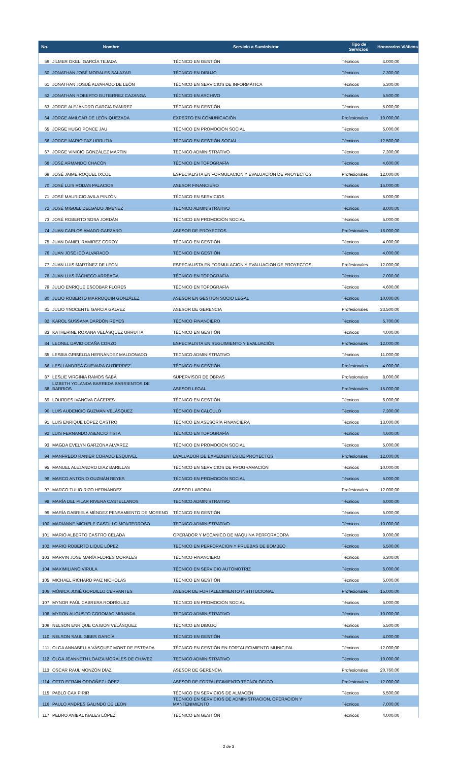| No. | Nombre | Servicio a Suministrar | Tipo de Servicios | Honorarios | Viáticos |
| --- | --- | --- | --- | --- | --- |
| 59 | JILMER OKELÍ GARCÍA TEJADA | TÉCNICO EN GESTIÓN | Técnicos | 4.000,00 | |
| 60 | JONATHAN JOSÉ MORALES SALAZAR | TÉCNICO EN DIBUJO | Técnicos | 7.300,00 | |
| 61 | JONATHAN JOSUÉ ALVARADO DE LEÓN | TÉCNICO EN SERVICIOS DE INFORMÁTICA | Técnicos | 5.300,00 | |
| 62 | JONATHAN ROBERTO GUTIERREZ CAZANGA | TÉCNICO EN ARCHIVO | Técnicos | 5.500,00 | |
| 63 | JORGE ALEJANDRO GARCIA RAMIREZ | TÉCNICO EN GESTIÓN | Técnicos | 5.000,00 | |
| 64 | JORGE AMILCAR DE LEÓN QUEZADA | EXPERTO EN COMUNICACIÓN | Profesionales | 10.000,00 | |
| 65 | JORGE HUGO PONCE JAU | TÉCNICO EN PROMOCIÓN SOCIAL | Técnicos | 5.000,00 | |
| 66 | JORGE MARIO PAZ URRUTIA | TÉCNICO EN GESTIÓN SOCIAL | Técnicos | 12.500,00 | |
| 67 | JORGE VINICIO GONZÁLEZ MARTIN | TECNICO ADMINISTRATIVO | Técnicos | 7.300,00 | |
| 68 | JOSÉ ARMANDO CHACÓN | TÉCNICO EN TOPOGRAFÍA | Técnicos | 4.600,00 | |
| 69 | JOSÉ JAIME ROQUEL IXCOL | ESPECIALISTA EN FORMULACION Y EVALUACION DE PROYECTOS | Profesionales | 12.000,00 | |
| 70 | JOSÉ LUIS RODAS PALACIOS | ASESOR FINANCIERO | Técnicos | 15.000,00 | |
| 71 | JOSÉ MAURICIO AVILA PINZÓN | TÉCNICO EN SERVICIOS | Técnicos | 5.000,00 | |
| 72 | JOSÉ MIGUEL DELGADO JIMÉNEZ | TECNICO ADMINISTRATIVO | Técnicos | 8.000,00 | |
| 73 | JOSÉ ROBERTO SOSA JORDÁN | TÉCNICO EN PROMOCIÓN SOCIAL | Técnicos | 5.000,00 | |
| 74 | JUAN CARLOS AMADO GARZARO | ASESOR DE PROYECTOS | Profesionales | 16.000,00 | |
| 75 | JUAN DANIEL RAMIREZ COROY | TÉCNICO EN GESTIÓN | Técnicos | 4.000,00 | |
| 76 | JUAN JOSÉ ICÓ ALVARADO | TÉCNICO EN GESTIÓN | Técnicos | 4.000,00 | |
| 77 | JUAN LUIS MARTÍNEZ DE LEÓN | ESPECIALISTA EN FORMULACION Y EVALUACION DE PROYECTOS | Profesionales | 12.000,00 | |
| 78 | JUAN LUIS PACHECO ARREAGA | TÉCNICO EN TOPOGRAFÍA | Técnicos | 7.000,00 | |
| 79 | JULIO ENRIQUE ESCOBAR FLORES | TÉCNICO EN TOPOGRAFÍA | Técnicos | 4.600,00 | |
| 80 | JULIO ROBERTO MARROQUIN GONZÁLEZ | ASESOR EN GESTION SOCIO LEGAL | Técnicos | 10.000,00 | |
| 81 | JULIO YNOCENTE GARCIA GALVEZ | ASESOR DE GERENCIA | Profesionales | 23.500,00 | |
| 82 | KAROL SUSSANA DARDÓN REYES | TÉCNICO FINANCIERO | Técnicos | 5.700,00 | |
| 83 | KATHERINE ROXANA VELÁSQUEZ URRUTIA | TÉCNICO EN GESTIÓN | Técnicos | 4.000,00 | |
| 84 | LEONEL DAVID OCAÑA CORZO | ESPECIALISTA EN SEGUIMIENTO Y EVALUACIÓN | Profesionales | 12.000,00 | |
| 85 | LESBIA GRISELDA HERNÁNDEZ MALDONADO | TECNICO ADMINISTRATIVO | Técnicos | 11.000,00 | |
| 86 | LESLI ANDREA GUEVARA GUTIERREZ | TÉCNICO EN GESTIÓN | Profesionales | 4.000,00 | |
| 87 | LESLIE VIRGINIA RAMOS SABÁ | SUPERVISOR DE OBRAS | Profesionales | 8.000,00 | |
| 88 | LIZBETH YOLANDA BARREDA BARRIENTOS DE BARRIOS | ASESOR LEGAL | Profesionales | 15.000,00 | |
| 89 | LOURDES IVANOVA CÁCERES | TÉCNICO EN GESTIÓN | Técnicos | 6.000,00 | |
| 90 | LUIS AUDENCIO GUZMÁN VELÁSQUEZ | TÉCNICO EN CALCULO | Técnicos | 7.300,00 | |
| 91 | LUIS ENRIQUE LÓPEZ CASTRO | TÉCNICO EN ASESORÍA FINANCIERA | Técnicos | 13.000,00 | |
| 92 | LUIS FERNANDO ASENCIO TISTA | TÉCNICO EN TOPOGRAFÍA | Técnicos | 4.600,00 | |
| 93 | MAGDA EVELYN GARZONA ALVAREZ | TÉCNICO EN PROMOCIÓN SOCIAL | Técnicos | 5.000,00 | |
| 94 | MANFREDO RANIER CORADO ESQUIVEL | EVALUADOR DE EXPEDIENTES DE PROYECTOS | Profesionales | 12.000,00 | |
| 95 | MANUEL ALEJANDRO DIAZ BARILLAS | TÉCNICO EN SERVICIOS DE PROGRAMACIÓN | Técnicos | 10.000,00 | |
| 96 | MARCO ANTONIO GUZMÁN REYES | TÉCNICO EN PROMOCIÓN SOCIAL | Técnicos | 5.000,00 | |
| 97 | MARCO TULIO RIZO HERNÁNDEZ | ASESOR LABORAL | Profesionales | 12.000,00 | |
| 98 | MARÍA DEL PILAR RIVERA CASTELLANOS | TECNICO ADMINISTRATIVO | Técnicos | 6.000,00 | |
| 99 | MARÍA GABRIELA MÉNDEZ PENSAMIENTO DE MORENO | TÉCNICO EN GESTIÓN | Técnicos | 5.000,00 | |
| 100 | MARIANNE MICHELE CASTILLO MONTERROSO | TECNICO ADMINISTRATIVO | Técnicos | 10.000,00 | |
| 101 | MARIO ALBERTO CASTRO CELADA | OPERADOR Y MECANICO DE MAQUINA PERFORADORA | Técnicos | 9.000,00 | |
| 102 | MARIO ROBERTO LIQUE LÓPEZ | TECNICO EN PERFORACION Y PRUEBAS DE BOMBEO | Técnicos | 5.500,00 | |
| 103 | MARVIN JOSÉ MARÍA FLORES MORALES | TÉCNICO FINANCIERO | Técnicos | 6.300,00 | |
| 104 | MAXIMILIANO VIRULA | TÉCNICO EN SERVICIO AUTOMOTRIZ | Técnicos | 6.000,00 | |
| 105 | MICHAEL RICHARD PAIZ NICHOLAS | TÉCNICO EN GESTIÓN | Técnicos | 5.000,00 | |
| 106 | MÓNICA JOSÉ GORDILLO CERVANTES | ASESOR DE FORTALECIMIENTO INSTITUCIONAL | Profesionales | 15.000,00 | |
| 107 | MYNOR PAÚL CABRERA RODRÍGUEZ | TÉCNICO EN PROMOCIÓN SOCIAL | Técnicos | 5.000,00 | |
| 108 | MYRON AUGUSTO COROMAC MIRANDA | TECNICO ADMINISTRATIVO | Técnicos | 10.000,00 | |
| 109 | NELSON ENRIQUE CAJBON VELÁSQUEZ | TÉCNICO EN DIBUJO | Técnicos | 5.500,00 | |
| 110 | NELSON SAUL GIBBS GARCÍA | TÉCNICO EN GESTIÓN | Técnicos | 4.000,00 | |
| 111 | OLGA ANNABELLA VÁSQUEZ MONT DE ESTRADA | TÉCNICO EN GESTIÓN EN FORTALECIMIENTO MUNICIPAL | Técnicos | 12.000,00 | |
| 112 | OLGA JEANNETH LOAIZA MORALES DE CHAVEZ | TECNICO ADMINISTRATIVO | Técnicos | 10.000,00 | |
| 113 | OSCAR RAUL MONZÓN DÍAZ | ASESOR DE GERENCIA | Profesionales | 20.760,00 | |
| 114 | OTTO EFRAIN ORDÓÑEZ LÓPEZ | ASESOR DE FORTALECIMIENTO TECNOLÓGICO | Profesionales | 12.000,00 | |
| 115 | PABLO CAX PIRIR | TÉCNICO EN SERVICIOS DE ALMACÉN | Técnicos | 5.500,00 | |
| 116 | PAULO ANDRES GALINDO DE LEON | TECNICO EN SERVICIOS DE ADMINISTRACION, OPERACION Y MANTENIMIENTO | Técnicos | 7.000,00 | |
| 117 | PEDRO ANIBAL ISALES LÓPEZ | TÉCNICO EN GESTIÓN | Técnicos | 4.000,00 | |
2 de 3